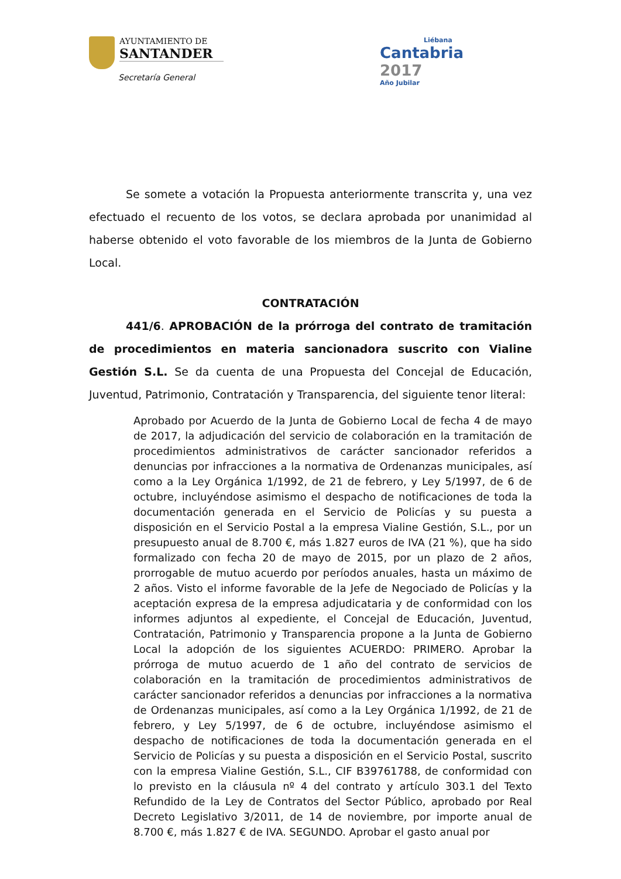AYUNTAMIENTO DE
SANTANDER
Secretaría General
Liébana
Cantabria
2017
Año Jubilar
Se somete a votación la Propuesta anteriormente transcrita y, una vez efectuado el recuento de los votos, se declara aprobada por unanimidad al haberse obtenido el voto favorable de los miembros de la Junta de Gobierno Local.
CONTRATACIÓN
441/6. APROBACIÓN de la prórroga del contrato de tramitación de procedimientos en materia sancionadora suscrito con Vialine Gestión S.L. Se da cuenta de una Propuesta del Concejal de Educación, Juventud, Patrimonio, Contratación y Transparencia, del siguiente tenor literal:
Aprobado por Acuerdo de la Junta de Gobierno Local de fecha 4 de mayo de 2017, la adjudicación del servicio de colaboración en la tramitación de procedimientos administrativos de carácter sancionador referidos a denuncias por infracciones a la normativa de Ordenanzas municipales, así como a la Ley Orgánica 1/1992, de 21 de febrero, y Ley 5/1997, de 6 de octubre, incluyéndose asimismo el despacho de notificaciones de toda la documentación generada en el Servicio de Policías y su puesta a disposición en el Servicio Postal a la empresa Vialine Gestión, S.L., por un presupuesto anual de 8.700 €, más 1.827 euros de IVA (21 %), que ha sido formalizado con fecha 20 de mayo de 2015, por un plazo de 2 años, prorrogable de mutuo acuerdo por períodos anuales, hasta un máximo de 2 años. Visto el informe favorable de la Jefe de Negociado de Policías y la aceptación expresa de la empresa adjudicataria y de conformidad con los informes adjuntos al expediente, el Concejal de Educación, Juventud, Contratación, Patrimonio y Transparencia propone a la Junta de Gobierno Local la adopción de los siguientes ACUERDO: PRIMERO. Aprobar la prórroga de mutuo acuerdo de 1 año del contrato de servicios de colaboración en la tramitación de procedimientos administrativos de carácter sancionador referidos a denuncias por infracciones a la normativa de Ordenanzas municipales, así como a la Ley Orgánica 1/1992, de 21 de febrero, y Ley 5/1997, de 6 de octubre, incluyéndose asimismo el despacho de notificaciones de toda la documentación generada en el Servicio de Policías y su puesta a disposición en el Servicio Postal, suscrito con la empresa Vialine Gestión, S.L., CIF B39761788, de conformidad con lo previsto en la cláusula nº 4 del contrato y artículo 303.1 del Texto Refundido de la Ley de Contratos del Sector Público, aprobado por Real Decreto Legislativo 3/2011, de 14 de noviembre, por importe anual de 8.700 €, más 1.827 € de IVA. SEGUNDO. Aprobar el gasto anual por